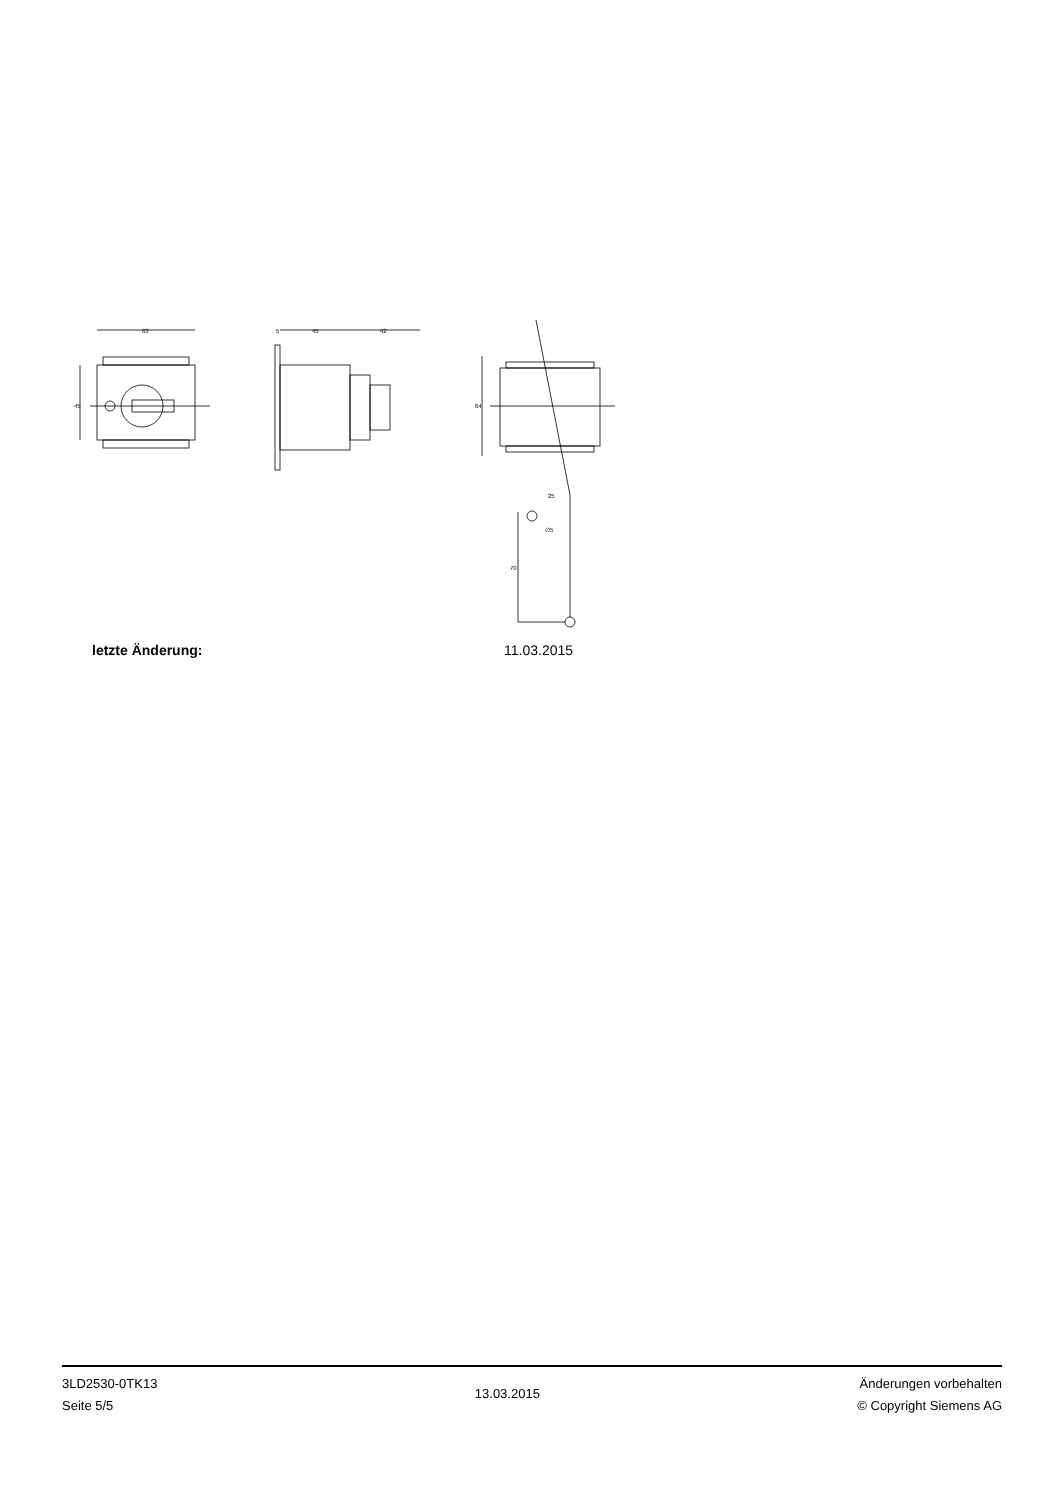63
45
45
42
5
64
25
70
∅5
letzte Änderung: 11.03.2015
3LD2530-0TK13
Seite 5/5
13.03.2015
Änderungen vorbehalten
© Copyright Siemens AG